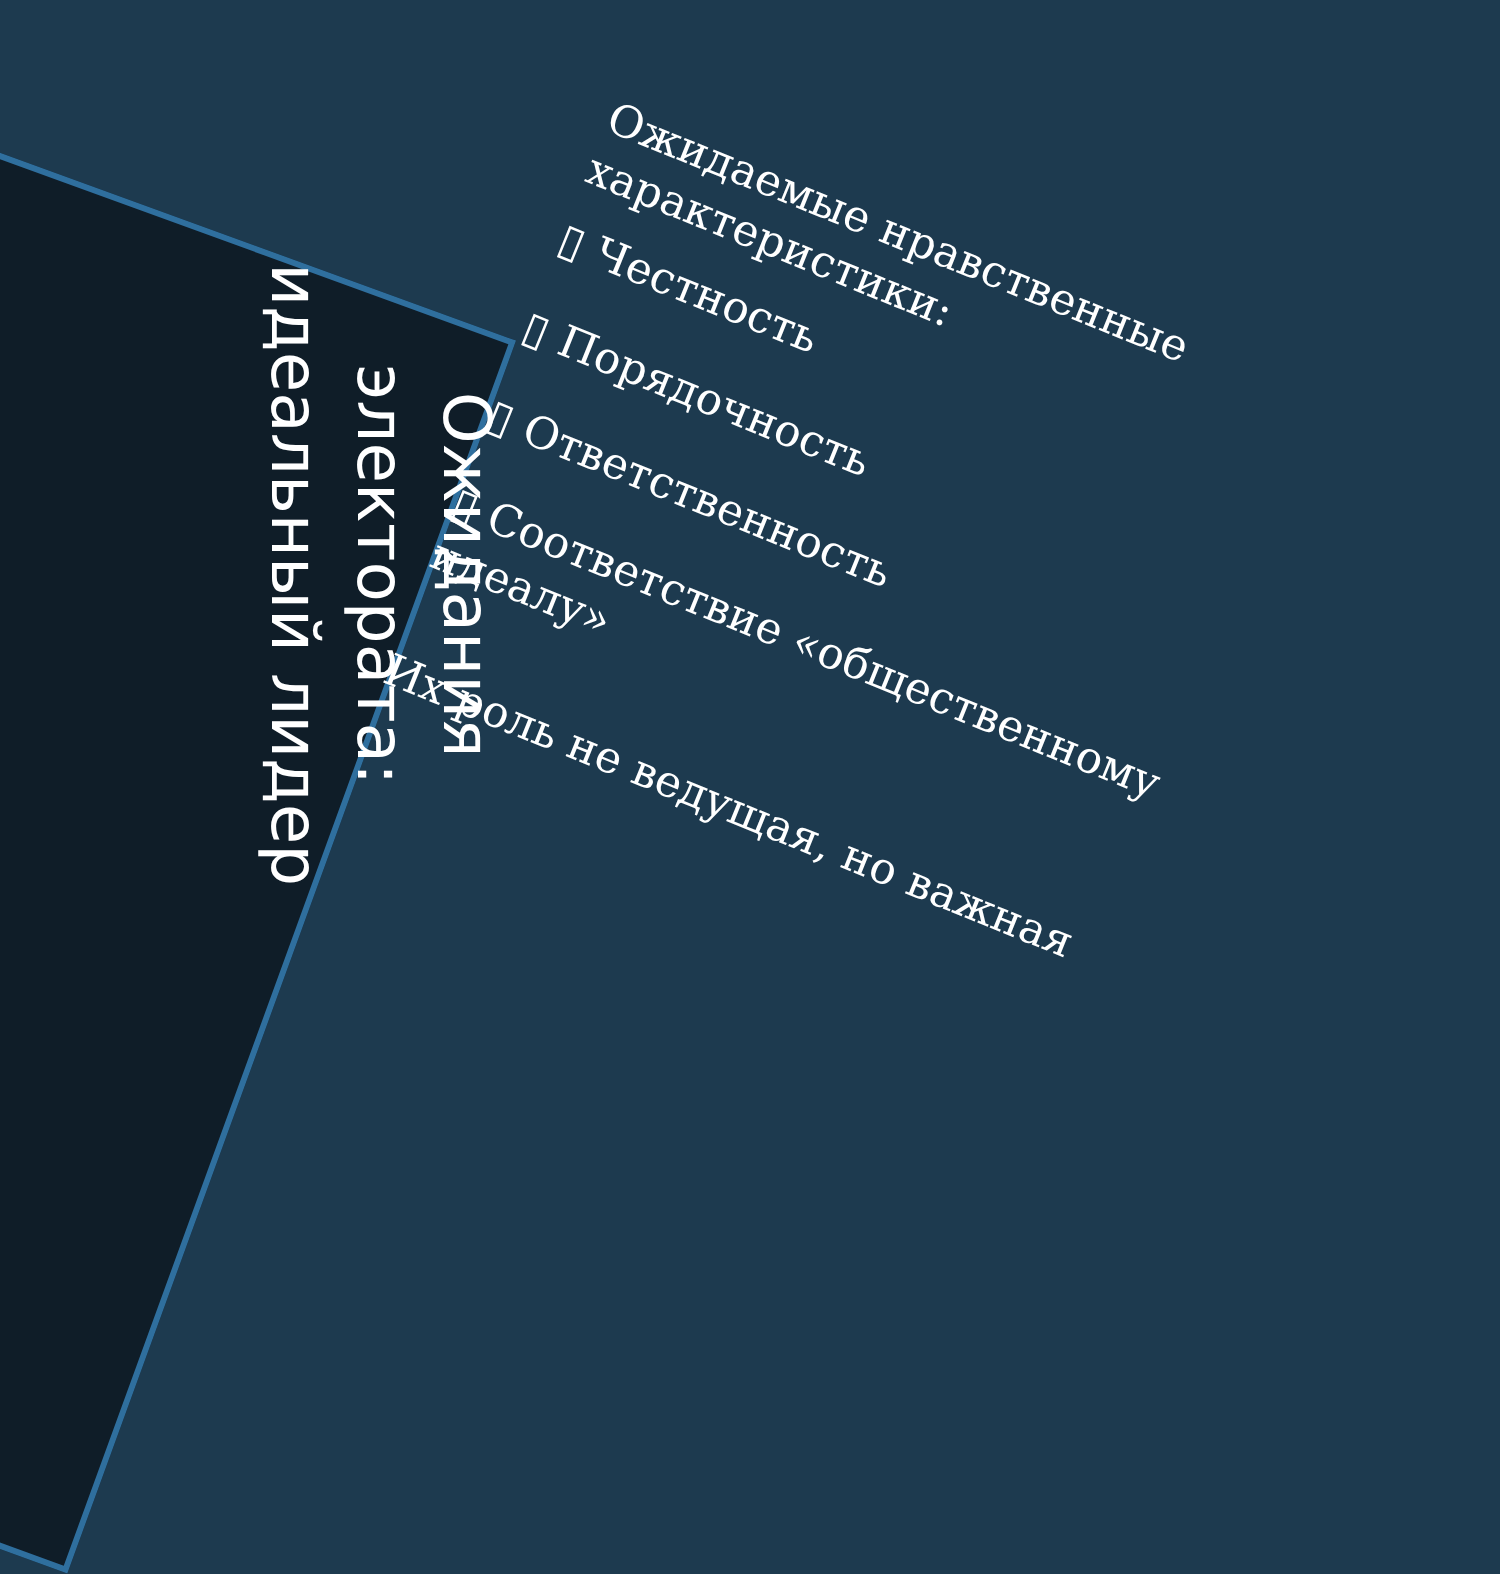Ожидания
электората:
идеальный лидер
Ожидаемые нравственные характеристики:
▯ Честность
▯ Порядочность
▯ Ответственность
▯ Соответствие «общественному идеалу»
Их роль не ведущая, но важная